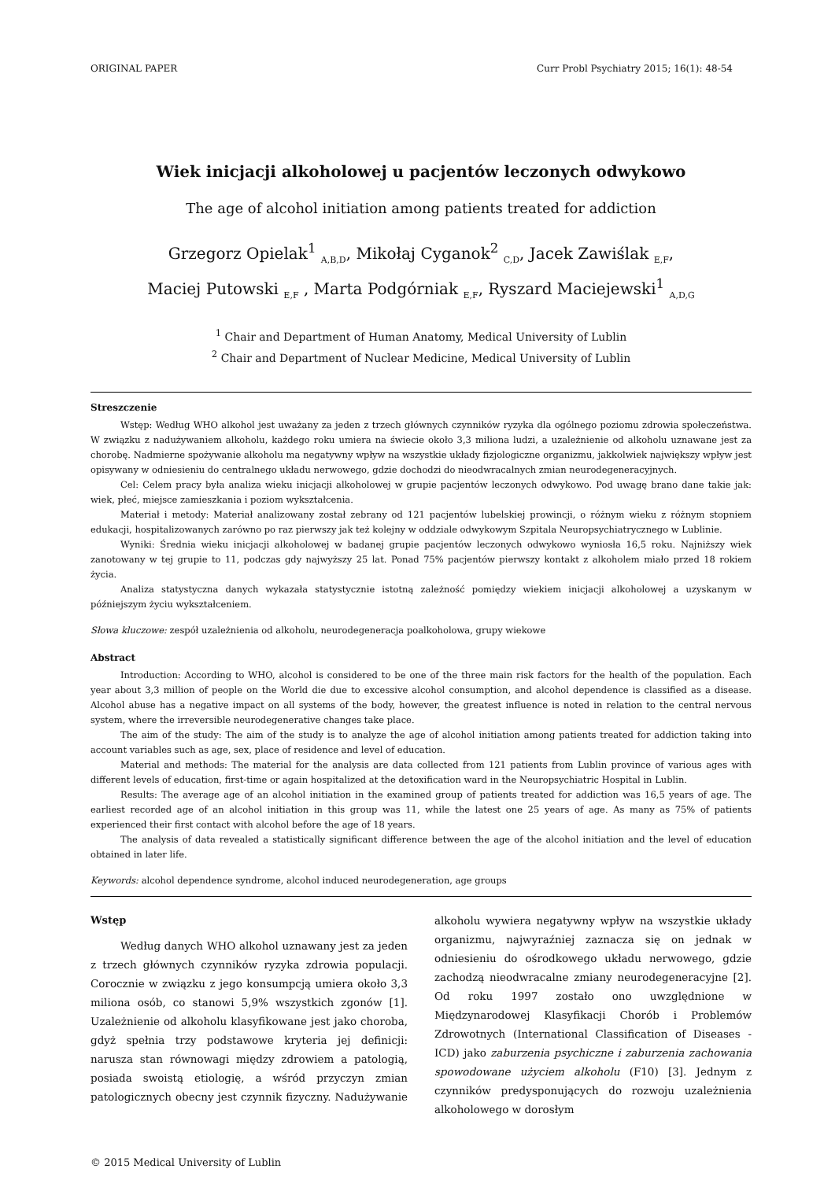ORIGINAL PAPER Curr Probl Psychiatry 2015; 16(1): 48-54
Wiek inicjacji alkoholowej u pacjentów leczonych odwykowo
The age of alcohol initiation among patients treated for addiction
Grzegorz Opielak<sup>1</sup> <sub>A,B,D</sub>, Mikołaj Cyganok<sup>2</sup> <sub>C,D</sub>, Jacek Zawiślak <sub>E,F</sub>,
Maciej Putowski <sub>E,F</sub> , Marta Podgórniak <sub>E,F</sub>, Ryszard Maciejewski<sup>1</sup> <sub>A,D,G</sub>
<sup>1</sup> Chair and Department of Human Anatomy, Medical University of Lublin
<sup>2</sup> Chair and Department of Nuclear Medicine, Medical University of Lublin
Streszczenie
Wstęp: Według WHO alkohol jest uważany za jeden z trzech głównych czynników ryzyka dla ogólnego poziomu zdrowia społeczeństwa. W związku z nadużywaniem alkoholu, każdego roku umiera na świecie około 3,3 miliona ludzi, a uzależnienie od alkoholu uznawane jest za chorobę. Nadmierne spożywanie alkoholu ma negatywny wpływ na wszystkie układy fizjologiczne organizmu, jakkolwiek największy wpływ jest opisywany w odniesieniu do centralnego układu nerwowego, gdzie dochodzi do nieodwracalnych zmian neurodegeneracyjnych.
Cel: Celem pracy była analiza wieku inicjacji alkoholowej w grupie pacjentów leczonych odwykowo. Pod uwagę brano dane takie jak: wiek, płeć, miejsce zamieszkania i poziom wykształcenia.
Materiał i metody: Materiał analizowany został zebrany od 121 pacjentów lubelskiej prowincji, o różnym wieku z różnym stopniem edukacji, hospitalizowanych zarówno po raz pierwszy jak też kolejny w oddziale odwykowym Szpitala Neuropsychiatrycznego w Lublinie.
Wyniki: Średnia wieku inicjacji alkoholowej w badanej grupie pacjentów leczonych odwykowo wyniosła 16,5 roku. Najniższy wiek zanotowany w tej grupie to 11, podczas gdy najwyższy 25 lat. Ponad 75% pacjentów pierwszy kontakt z alkoholem miało przed 18 rokiem życia.
Analiza statystyczna danych wykazała statystycznie istotną zależność pomiędzy wiekiem inicjacji alkoholowej a uzyskanym w późniejszym życiu wykształceniem.
Słowa kluczowe: zespół uzależnienia od alkoholu, neurodegeneracja poalkoholowa, grupy wiekowe
Abstract
Introduction: According to WHO, alcohol is considered to be one of the three main risk factors for the health of the population. Each year about 3,3 million of people on the World die due to excessive alcohol consumption, and alcohol dependence is classified as a disease. Alcohol abuse has a negative impact on all systems of the body, however, the greatest influence is noted in relation to the central nervous system, where the irreversible neurodegenerative changes take place.
The aim of the study: The aim of the study is to analyze the age of alcohol initiation among patients treated for addiction taking into account variables such as age, sex, place of residence and level of education.
Material and methods: The material for the analysis are data collected from 121 patients from Lublin province of various ages with different levels of education, first-time or again hospitalized at the detoxification ward in the Neuropsychiatric Hospital in Lublin.
Results: The average age of an alcohol initiation in the examined group of patients treated for addiction was 16,5 years of age. The earliest recorded age of an alcohol initiation in this group was 11, while the latest one 25 years of age. As many as 75% of patients experienced their first contact with alcohol before the age of 18 years.
The analysis of data revealed a statistically significant difference between the age of the alcohol initiation and the level of education obtained in later life.
Keywords: alcohol dependence syndrome, alcohol induced neurodegeneration, age groups
Wstęp
Według danych WHO alkohol uznawany jest za jeden z trzech głównych czynników ryzyka zdrowia populacji. Corocznie w związku z jego konsumpcją umiera około 3,3 miliona osób, co stanowi 5,9% wszystkich zgonów [1]. Uzależnienie od alkoholu klasyfikowane jest jako choroba, gdyż spełnia trzy podstawowe kryteria jej definicji: narusza stan równowagi między zdrowiem a patologią, posiada swoistą etiologię, a wśród przyczyn zmian patologicznych obecny jest czynnik fizyczny. Nadużywanie alkoholu wywiera negatywny wpływ na wszystkie układy organizmu, najwyraźniej zaznacza się on jednak w odniesieniu do ośrodkowego układu nerwowego, gdzie zachodzą nieodwracalne zmiany neurodegeneracyjne [2]. Od roku 1997 zostało ono uwzględnione w Międzynarodowej Klasyfikacji Chorób i Problemów Zdrowotnych (International Classification of Diseases - ICD) jako zaburzenia psychiczne i zaburzenia zachowania spowodowane użyciem alkoholu (F10) [3]. Jednym z czynników predysponujących do rozwoju uzależnienia alkoholowego w dorosłym
© 2015 Medical University of Lublin